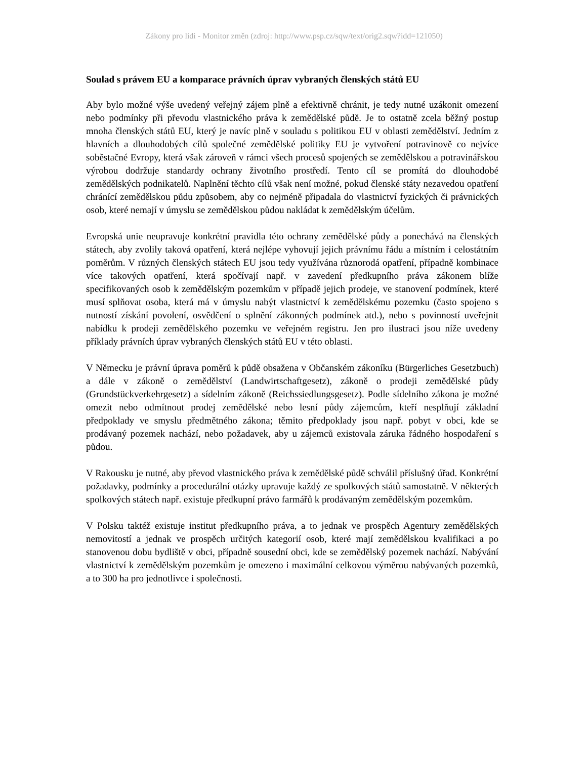Zákony pro lidi - Monitor změn (zdroj: http://www.psp.cz/sqw/text/orig2.sqw?idd=121050)
Soulad s právem EU a komparace právních úprav vybraných členských států EU
Aby bylo možné výše uvedený veřejný zájem plně a efektivně chránit, je tedy nutné uzákonit omezení nebo podmínky při převodu vlastnického práva k zemědělské půdě. Je to ostatně zcela běžný postup mnoha členských států EU, který je navíc plně v souladu s politikou EU v oblasti zemědělství. Jedním z hlavních a dlouhodobých cílů společné zemědělské politiky EU je vytvoření potravinově co nejvíce soběstačné Evropy, která však zároveň v rámci všech procesů spojených se zemědělskou a potravinářskou výrobou dodržuje standardy ochrany životního prostředí. Tento cíl se promítá do dlouhodobé zemědělských podnikatelů. Naplnění těchto cílů však není možné, pokud členské státy nezavedou opatření chránící zemědělskou půdu způsobem, aby co nejméně připadala do vlastnictví fyzických či právnických osob, které nemají v úmyslu se zemědělskou půdou nakládat k zemědělským účelům.
Evropská unie neupravuje konkrétní pravidla této ochrany zemědělské půdy a ponechává na členských státech, aby zvolily taková opatření, která nejlépe vyhovují jejich právnímu řádu a místním i celostátním poměrům. V různých členských státech EU jsou tedy využívána různorodá opatření, případně kombinace více takových opatření, která spočívají např. v zavedení předkupního práva zákonem blíže specifikovaných osob k zemědělským pozemkům v případě jejich prodeje, ve stanovení podmínek, které musí splňovat osoba, která má v úmyslu nabýt vlastnictví k zemědělskému pozemku (často spojeno s nutností získání povolení, osvědčení o splnění zákonných podmínek atd.), nebo s povinností uveřejnit nabídku k prodeji zemědělského pozemku ve veřejném registru. Jen pro ilustraci jsou níže uvedeny příklady právních úprav vybraných členských států EU v této oblasti.
V Německu je právní úprava poměrů k půdě obsažena v Občanském zákoníku (Bürgerliches Gesetzbuch) a dále v zákoně o zemědělství (Landwirtschaftgesetz), zákoně o prodeji zemědělské půdy (Grundstückverkehrgesetz) a sídelním zákoně (Reichssiedlungsgesetz). Podle sídelního zákona je možné omezit nebo odmítnout prodej zemědělské nebo lesní půdy zájemcům, kteří nesplňují základní předpoklady ve smyslu předmětného zákona; těmito předpoklady jsou např. pobyt v obci, kde se prodávaný pozemek nachází, nebo požadavek, aby u zájemců existovala záruka řádného hospodaření s půdou.
V Rakousku je nutné, aby převod vlastnického práva k zemědělské půdě schválil příslušný úřad. Konkrétní požadavky, podmínky a procedurální otázky upravuje každý ze spolkových států samostatně. V některých spolkových státech např. existuje předkupní právo farmářů k prodávaným zemědělským pozemkům.
V Polsku taktéž existuje institut předkupního práva, a to jednak ve prospěch Agentury zemědělských nemovitostí a jednak ve prospěch určitých kategorií osob, které mají zemědělskou kvalifikaci a po stanovenou dobu bydliště v obci, případně sousední obci, kde se zemědělský pozemek nachází. Nabývání vlastnictví k zemědělským pozemkům je omezeno i maximální celkovou výměrou nabývaných pozemků, a to 300 ha pro jednotlivce i společnosti.